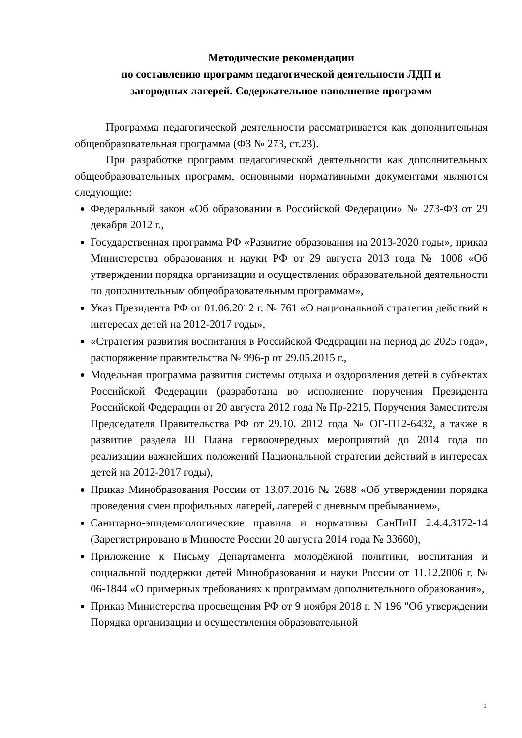Методические рекомендации
по составлению программ педагогической деятельности ЛДП и
загородных лагерей. Содержательное наполнение программ
Программа педагогической деятельности рассматривается как дополнительная общеобразовательная программа (ФЗ № 273, ст.23).
При разработке программ педагогической деятельности как дополнительных общеобразовательных программ, основными нормативными документами являются следующие:
Федеральный закон «Об образовании в Российской Федерации» № 273-ФЗ от 29 декабря 2012 г.,
Государственная программа РФ «Развитие образования на 2013-2020 годы», приказ Министерства образования и науки РФ от 29 августа 2013 года № 1008 «Об утверждении порядка организации и осуществления образовательной деятельности по дополнительным общеобразовательным программам»,
Указ Президента РФ от 01.06.2012 г. № 761 «О национальной стратегии действий в интересах детей на 2012-2017 годы»,
«Стратегия развития воспитания в Российской Федерации на период до 2025 года», распоряжение правительства № 996-р от 29.05.2015 г.,
Модельная программа развития системы отдыха и оздоровления детей в субъектах Российской Федерации (разработана во исполнение поручения Президента Российской Федерации от 20 августа 2012 года № Пр-2215, Поручения Заместителя Председателя Правительства РФ от 29.10. 2012 года № ОГ-П12-6432, а также в развитие раздела III Плана первоочередных мероприятий до 2014 года по реализации важнейших положений Национальной стратегии действий в интересах детей на 2012-2017 годы),
Приказ Минобразования России от 13.07.2016 № 2688 «Об утверждении порядка проведения смен профильных лагерей, лагерей с дневным пребыванием»,
Санитарно-эпидемиологические правила и нормативы СанПиН 2.4.4.3172-14 (Зарегистрировано в Минюсте России 20 августа 2014 года № 33660),
Приложение к Письму Департамента молодёжной политики, воспитания и социальной поддержки детей Минобразования и науки России от 11.12.2006 г. № 06-1844 «О примерных требованиях к программам дополнительного образования»,
Приказ Министерства просвещения РФ от 9 ноября 2018 г. N 196 "Об утверждении Порядка организации и осуществления образовательной
1